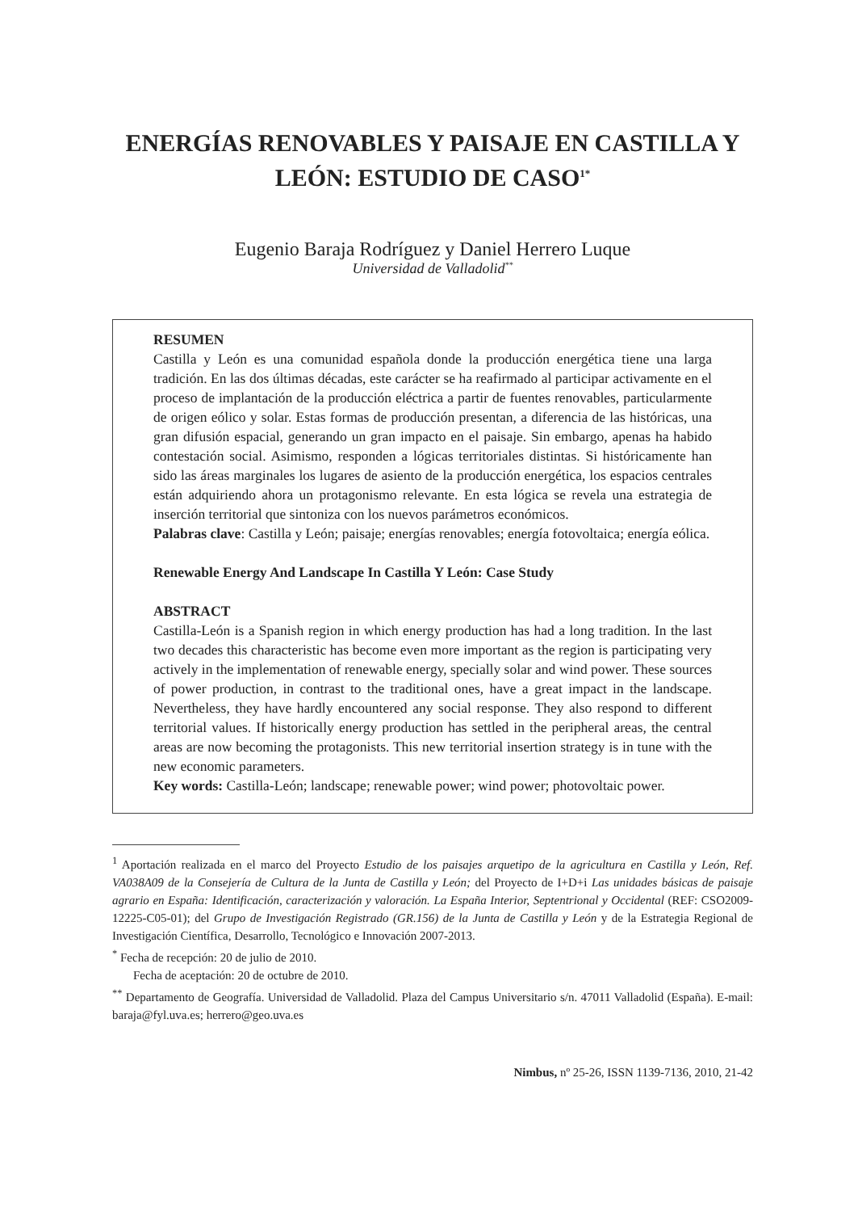ENERGÍAS RENOVABLES Y PAISAJE EN CASTILLA Y LEÓN: ESTUDIO DE CASO<sup>1*</sup>
Eugenio Baraja Rodríguez y Daniel Herrero Luque
Universidad de Valladolid<sup>**</sup>
RESUMEN
Castilla y León es una comunidad española donde la producción energética tiene una larga tradición. En las dos últimas décadas, este carácter se ha reafirmado al participar activamente en el proceso de implantación de la producción eléctrica a partir de fuentes renovables, particularmente de origen eólico y solar. Estas formas de producción presentan, a diferencia de las históricas, una gran difusión espacial, generando un gran impacto en el paisaje. Sin embargo, apenas ha habido contestación social. Asimismo, responden a lógicas territoriales distintas. Si históricamente han sido las áreas marginales los lugares de asiento de la producción energética, los espacios centrales están adquiriendo ahora un protagonismo relevante. En esta lógica se revela una estrategia de inserción territorial que sintoniza con los nuevos parámetros económicos.
Palabras clave: Castilla y León; paisaje; energías renovables; energía fotovoltaica; energía eólica.
Renewable Energy And Landscape In Castilla Y León: Case Study
ABSTRACT
Castilla-León is a Spanish region in which energy production has had a long tradition. In the last two decades this characteristic has become even more important as the region is participating very actively in the implementation of renewable energy, specially solar and wind power. These sources of power production, in contrast to the traditional ones, have a great impact in the landscape. Nevertheless, they have hardly encountered any social response. They also respond to different territorial values. If historically energy production has settled in the peripheral areas, the central areas are now becoming the protagonists. This new territorial insertion strategy is in tune with the new economic parameters.
Key words: Castilla-León; landscape; renewable power; wind power; photovoltaic power.
<sup>1</sup> Aportación realizada en el marco del Proyecto Estudio de los paisajes arquetipo de la agricultura en Castilla y León, Ref. VA038A09 de la Consejería de Cultura de la Junta de Castilla y León; del Proyecto de I+D+i Las unidades básicas de paisaje agrario en España: Identificación, caracterización y valoración. La España Interior, Septentrional y Occidental (REF: CSO2009-12225-C05-01); del Grupo de Investigación Registrado (GR.156) de la Junta de Castilla y León y de la Estrategia Regional de Investigación Científica, Desarrollo, Tecnológico e Innovación 2007-2013.
<sup>*</sup> Fecha de recepción: 20 de julio de 2010.
Fecha de aceptación: 20 de octubre de 2010.
<sup>**</sup> Departamento de Geografía. Universidad de Valladolid. Plaza del Campus Universitario s/n. 47011 Valladolid (España). E-mail: baraja@fyl.uva.es; herrero@geo.uva.es
Nimbus, nº 25-26, ISSN 1139-7136, 2010, 21-42